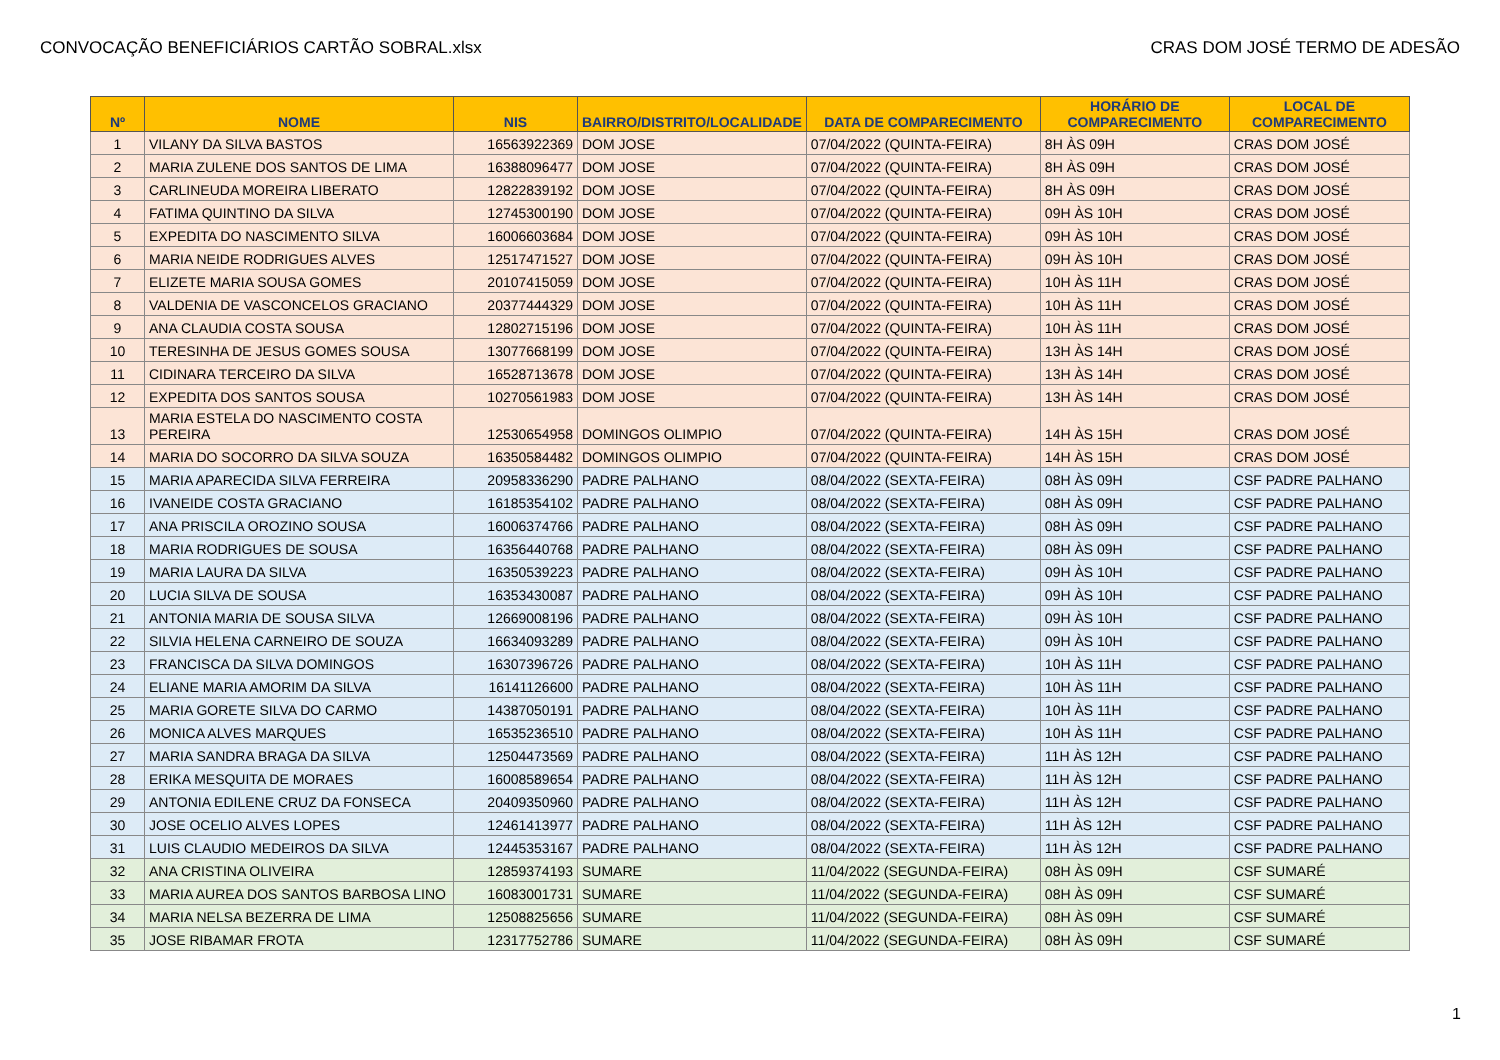CONVOCAÇÃO BENEFICIÁRIOS CARTÃO SOBRAL.xlsx CRAS DOM JOSÉ TERMO DE ADESÃO
| Nº | NOME | NIS | BAIRRO/DISTRITO/LOCALIDADE | DATA DE COMPARECIMENTO | HORÁRIO DE COMPARECIMENTO | LOCAL DE COMPARECIMENTO |
| --- | --- | --- | --- | --- | --- | --- |
| 1 | VILANY DA SILVA BASTOS | 16563922369 | DOM JOSE | 07/04/2022 (QUINTA-FEIRA) | 8H ÀS 09H | CRAS DOM JOSÉ |
| 2 | MARIA ZULENE DOS SANTOS DE LIMA | 16388096477 | DOM JOSE | 07/04/2022 (QUINTA-FEIRA) | 8H ÀS 09H | CRAS DOM JOSÉ |
| 3 | CARLINEUDA MOREIRA LIBERATO | 12822839192 | DOM JOSE | 07/04/2022 (QUINTA-FEIRA) | 8H ÀS 09H | CRAS DOM JOSÉ |
| 4 | FATIMA QUINTINO DA SILVA | 12745300190 | DOM JOSE | 07/04/2022 (QUINTA-FEIRA) | 09H ÀS 10H | CRAS DOM JOSÉ |
| 5 | EXPEDITA DO NASCIMENTO SILVA | 16006603684 | DOM JOSE | 07/04/2022 (QUINTA-FEIRA) | 09H ÀS 10H | CRAS DOM JOSÉ |
| 6 | MARIA NEIDE RODRIGUES ALVES | 12517471527 | DOM JOSE | 07/04/2022 (QUINTA-FEIRA) | 09H ÀS 10H | CRAS DOM JOSÉ |
| 7 | ELIZETE MARIA SOUSA GOMES | 20107415059 | DOM JOSE | 07/04/2022 (QUINTA-FEIRA) | 10H ÀS 11H | CRAS DOM JOSÉ |
| 8 | VALDENIA DE VASCONCELOS GRACIANO | 20377444329 | DOM JOSE | 07/04/2022 (QUINTA-FEIRA) | 10H ÀS 11H | CRAS DOM JOSÉ |
| 9 | ANA CLAUDIA COSTA SOUSA | 12802715196 | DOM JOSE | 07/04/2022 (QUINTA-FEIRA) | 10H ÀS 11H | CRAS DOM JOSÉ |
| 10 | TERESINHA DE JESUS GOMES SOUSA | 13077668199 | DOM JOSE | 07/04/2022 (QUINTA-FEIRA) | 13H ÀS 14H | CRAS DOM JOSÉ |
| 11 | CIDINARA TERCEIRO DA SILVA | 16528713678 | DOM JOSE | 07/04/2022 (QUINTA-FEIRA) | 13H ÀS 14H | CRAS DOM JOSÉ |
| 12 | EXPEDITA DOS SANTOS SOUSA | 10270561983 | DOM JOSE | 07/04/2022 (QUINTA-FEIRA) | 13H ÀS 14H | CRAS DOM JOSÉ |
| 13 | MARIA ESTELA DO NASCIMENTO COSTA PEREIRA | 12530654958 | DOMINGOS OLIMPIO | 07/04/2022 (QUINTA-FEIRA) | 14H ÀS 15H | CRAS DOM JOSÉ |
| 14 | MARIA DO SOCORRO DA SILVA SOUZA | 16350584482 | DOMINGOS OLIMPIO | 07/04/2022 (QUINTA-FEIRA) | 14H ÀS 15H | CRAS DOM JOSÉ |
| 15 | MARIA APARECIDA SILVA FERREIRA | 20958336290 | PADRE PALHANO | 08/04/2022 (SEXTA-FEIRA) | 08H ÀS 09H | CSF PADRE PALHANO |
| 16 | IVANEIDE COSTA GRACIANO | 16185354102 | PADRE PALHANO | 08/04/2022 (SEXTA-FEIRA) | 08H ÀS 09H | CSF PADRE PALHANO |
| 17 | ANA PRISCILA OROZINO SOUSA | 16006374766 | PADRE PALHANO | 08/04/2022 (SEXTA-FEIRA) | 08H ÀS 09H | CSF PADRE PALHANO |
| 18 | MARIA RODRIGUES DE SOUSA | 16356440768 | PADRE PALHANO | 08/04/2022 (SEXTA-FEIRA) | 08H ÀS 09H | CSF PADRE PALHANO |
| 19 | MARIA LAURA DA SILVA | 16350539223 | PADRE PALHANO | 08/04/2022 (SEXTA-FEIRA) | 09H ÀS 10H | CSF PADRE PALHANO |
| 20 | LUCIA SILVA DE SOUSA | 16353430087 | PADRE PALHANO | 08/04/2022 (SEXTA-FEIRA) | 09H ÀS 10H | CSF PADRE PALHANO |
| 21 | ANTONIA MARIA DE SOUSA SILVA | 12669008196 | PADRE PALHANO | 08/04/2022 (SEXTA-FEIRA) | 09H ÀS 10H | CSF PADRE PALHANO |
| 22 | SILVIA HELENA CARNEIRO DE SOUZA | 16634093289 | PADRE PALHANO | 08/04/2022 (SEXTA-FEIRA) | 09H ÀS 10H | CSF PADRE PALHANO |
| 23 | FRANCISCA DA SILVA DOMINGOS | 16307396726 | PADRE PALHANO | 08/04/2022 (SEXTA-FEIRA) | 10H ÀS 11H | CSF PADRE PALHANO |
| 24 | ELIANE MARIA AMORIM DA SILVA | 16141126600 | PADRE PALHANO | 08/04/2022 (SEXTA-FEIRA) | 10H ÀS 11H | CSF PADRE PALHANO |
| 25 | MARIA GORETE SILVA DO CARMO | 14387050191 | PADRE PALHANO | 08/04/2022 (SEXTA-FEIRA) | 10H ÀS 11H | CSF PADRE PALHANO |
| 26 | MONICA ALVES MARQUES | 16535236510 | PADRE PALHANO | 08/04/2022 (SEXTA-FEIRA) | 10H ÀS 11H | CSF PADRE PALHANO |
| 27 | MARIA SANDRA BRAGA DA SILVA | 12504473569 | PADRE PALHANO | 08/04/2022 (SEXTA-FEIRA) | 11H ÀS 12H | CSF PADRE PALHANO |
| 28 | ERIKA MESQUITA DE MORAES | 16008589654 | PADRE PALHANO | 08/04/2022 (SEXTA-FEIRA) | 11H ÀS 12H | CSF PADRE PALHANO |
| 29 | ANTONIA EDILENE CRUZ DA FONSECA | 20409350960 | PADRE PALHANO | 08/04/2022 (SEXTA-FEIRA) | 11H ÀS 12H | CSF PADRE PALHANO |
| 30 | JOSE OCELIO ALVES LOPES | 12461413977 | PADRE PALHANO | 08/04/2022 (SEXTA-FEIRA) | 11H ÀS 12H | CSF PADRE PALHANO |
| 31 | LUIS CLAUDIO MEDEIROS DA SILVA | 12445353167 | PADRE PALHANO | 08/04/2022 (SEXTA-FEIRA) | 11H ÀS 12H | CSF PADRE PALHANO |
| 32 | ANA CRISTINA OLIVEIRA | 12859374193 | SUMARE | 11/04/2022 (SEGUNDA-FEIRA) | 08H ÀS 09H | CSF SUMARÉ |
| 33 | MARIA AUREA DOS SANTOS BARBOSA LINO | 16083001731 | SUMARE | 11/04/2022 (SEGUNDA-FEIRA) | 08H ÀS 09H | CSF SUMARÉ |
| 34 | MARIA NELSA BEZERRA DE LIMA | 12508825656 | SUMARE | 11/04/2022 (SEGUNDA-FEIRA) | 08H ÀS 09H | CSF SUMARÉ |
| 35 | JOSE RIBAMAR FROTA | 12317752786 | SUMARE | 11/04/2022 (SEGUNDA-FEIRA) | 08H ÀS 09H | CSF SUMARÉ |
1